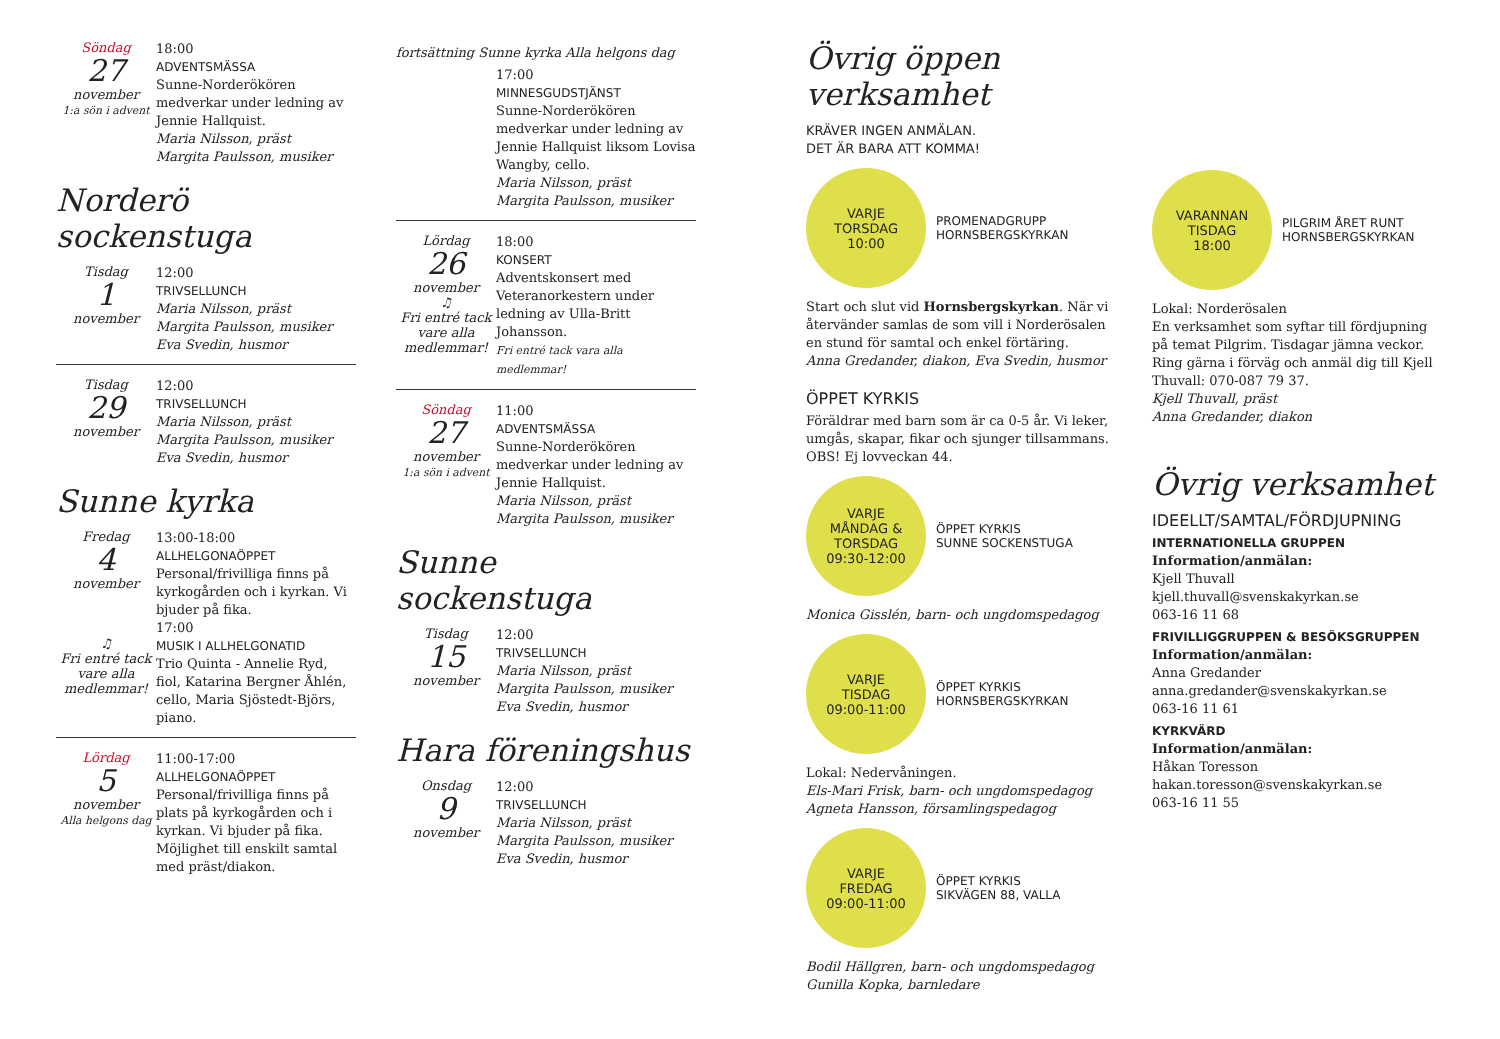Söndag
27
november
1:a sön i advent
18:00
ADVENTSMÄSSA
Sunne-Norderökören medverkar under ledning av Jennie Hallquist.
Maria Nilsson, präst
Margita Paulsson, musiker
Norderö sockenstuga
Tisdag
1
november
12:00
TRIVSELLUNCH
Maria Nilsson, präst
Margita Paulsson, musiker
Eva Svedin, husmor
Tisdag
29
november
12:00
TRIVSELLUNCH
Maria Nilsson, präst
Margita Paulsson, musiker
Eva Svedin, husmor
Sunne kyrka
Fredag
4
november
♫
Fri entré tack vare alla medlemmar!
13:00-18:00
ALLHELGONAÖPPET
Personal/frivilliga finns på kyrkogården och i kyrkan. Vi bjuder på fika.
17:00
MUSIK I ALLHELGONATID
Trio Quinta - Annelie Ryd, fiol, Katarina Bergner Åhlén, cello, Maria Sjöstedt-Björs, piano.
Lördag
5
november
Alla helgons dag
11:00-17:00
ALLHELGONAÖPPET
Personal/frivilliga finns på plats på kyrkogården och i kyrkan. Vi bjuder på fika. Möjlighet till enskilt samtal med präst/diakon.
fortsättning Sunne kyrka Alla helgons dag
17:00
MINNESGUDSTJÄNST
Sunne-Norderökören medverkar under ledning av Jennie Hallquist liksom Lovisa Wangby, cello.
Maria Nilsson, präst
Margita Paulsson, musiker
Lördag
26
november
♫
Fri entré tack vare alla medlemmar!
18:00
KONSERT
Adventskonsert med Veteranorkestern under ledning av Ulla-Britt Johansson.
Fri entré tack vara alla medlemmar!
Söndag
27
november
1:a sön i advent
11:00
ADVENTSMÄSSA
Sunne-Norderökören medverkar under ledning av Jennie Hallquist.
Maria Nilsson, präst
Margita Paulsson, musiker
Sunne sockenstuga
Tisdag
15
november
12:00
TRIVSELLUNCH
Maria Nilsson, präst
Margita Paulsson, musiker
Eva Svedin, husmor
Hara föreningshus
Onsdag
9
november
12:00
TRIVSELLUNCH
Maria Nilsson, präst
Margita Paulsson, musiker
Eva Svedin, husmor
Övrig öppen verksamhet
KRÄVER INGEN ANMÄLAN.
DET ÄR BARA ATT KOMMA!
VARJE
TORSDAG
10:00
PROMENADGRUPP
HORNSBERGSKYRKAN
Start och slut vid Hornsbergskyrkan. När vi återvänder samlas de som vill i Norderösalen en stund för samtal och enkel förtäring.
Anna Gredander, diakon, Eva Svedin, husmor
ÖPPET KYRKIS
Föräldrar med barn som är ca 0-5 år. Vi leker, umgås, skapar, fikar och sjunger tillsammans.
OBS! Ej lovveckan 44.
VARJE
MÅNDAG &
TORSDAG
09:30-12:00
ÖPPET KYRKIS
SUNNE SOCKENSTUGA
Monica Gisslén, barn- och ungdomspedagog
VARJE
TISDAG
09:00-11:00
ÖPPET KYRKIS
HORNSBERGSKYRKAN
Lokal: Nedervåningen.
Els-Mari Frisk, barn- och ungdomspedagog
Agneta Hansson, församlingspedagog
VARJE
FREDAG
09:00-11:00
ÖPPET KYRKIS
SIKVÄGEN 88, VALLA
Bodil Hällgren, barn- och ungdomspedagog
Gunilla Kopka, barnledare
VARANNAN
TISDAG
18:00
PILGRIM ÅRET RUNT
HORNSBERGSKYRKAN
Lokal: Norderösalen
En verksamhet som syftar till fördjupning på temat Pilgrim. Tisdagar jämna veckor. Ring gärna i förväg och anmäl dig till Kjell Thuvall: 070-087 79 37.
Kjell Thuvall, präst
Anna Gredander, diakon
Övrig verksamhet
IDEELLT/SAMTAL/FÖRDJUPNING
INTERNATIONELLA GRUPPEN
Information/anmälan:
Kjell Thuvall
kjell.thuvall@svenskakyrkan.se
063-16 11 68
FRIVILLIGGRUPPEN & BESÖKSGRUPPEN
Information/anmälan:
Anna Gredander
anna.gredander@svenskakyrkan.se
063-16 11 61
KYRKVÄRD
Information/anmälan:
Håkan Toresson
hakan.toresson@svenskakyrkan.se
063-16 11 55